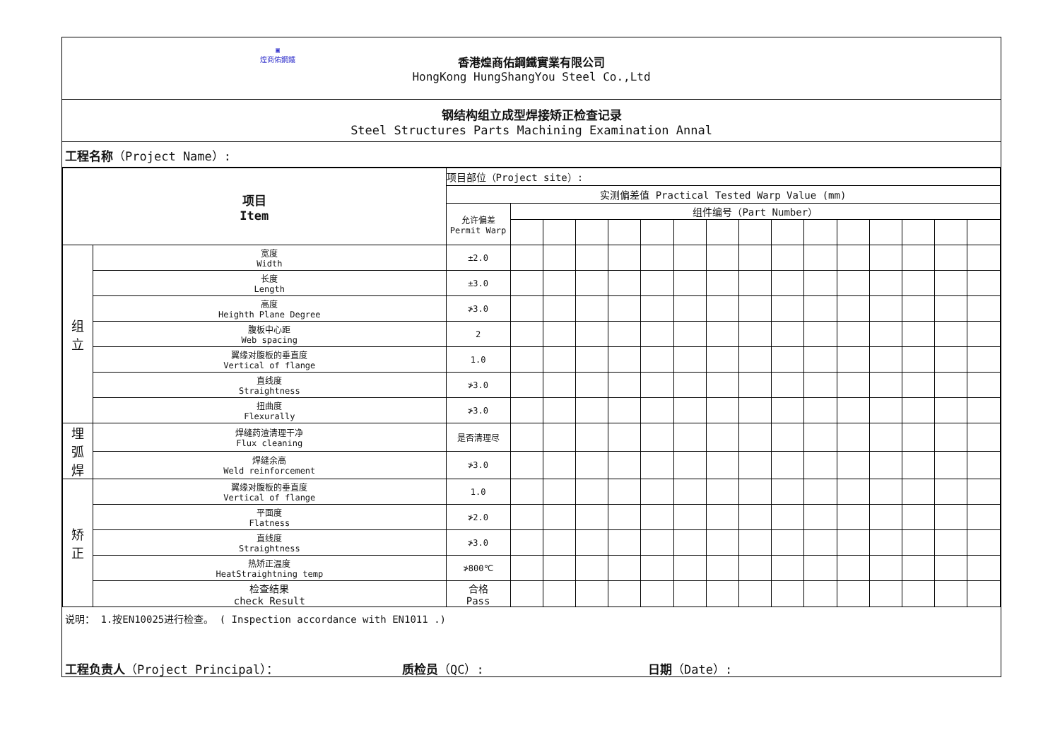▣
煌商佑鋼鐵
香港煌商佑鋼鐵實業有限公司
HongKong HungShangYou Steel Co.,Ltd
钢结构组立成型焊接矫正检查记录
Steel Structures Parts Machining Examination Annal
工程名称（Project Name）:
| 项目 Item | | 项目部位（Project site）: | | | | | | | | | | | | | | | |
| | | 实测偏差值 Practical Tested Warp Value (mm) | | | | | | | | | | | | | | | |
| | | 允许偏差 Permit Warp | 组件编号（Part Number） | | | | | | | | | | | | | | |
| 组 立 | 宽度 Width | ±2.0 | | | | | | | | | | | | | | | |
| | 长度 Length | ±3.0 | | | | | | | | | | | | | | | |
| | 高度 Heighth Plane Degree | ≯3.0 | | | | | | | | | | | | | | | |
| | 腹板中心距 Web spacing | 2 | | | | | | | | | | | | | | | |
| | 翼缘对腹板的垂直度 Vertical of flange | 1.0 | | | | | | | | | | | | | | | |
| | 直线度 Straightness | ≯3.0 | | | | | | | | | | | | | | | |
| | 扭曲度 Flexurally | ≯3.0 | | | | | | | | | | | | | | | |
| 埋 弧 焊 | 焊缝药渣清理干净 Flux cleaning | 是否清理尽 | | | | | | | | | | | | | | | |
| | 焊缝余高 Weld reinforcement | ≯3.0 | | | | | | | | | | | | | | | |
| 矫 正 | 翼缘对腹板的垂直度 Vertical of flange | 1.0 | | | | | | | | | | | | | | | |
| | 平面度 Flatness | ≯2.0 | | | | | | | | | | | | | | | |
| | 直线度 Straightness | ≯3.0 | | | | | | | | | | | | | | | |
| | 热矫正温度 HeatStraightning temp | ≯800℃ | | | | | | | | | | | | | | | |
| | 检查结果 check Result | 合格 Pass | | | | | | | | | | | | | | | |
说明： 1.按EN10025进行检查。 ( Inspection accordance with EN1011 .)
工程负责人（Project Principal）： 质检员（QC）: 日期（Date）: